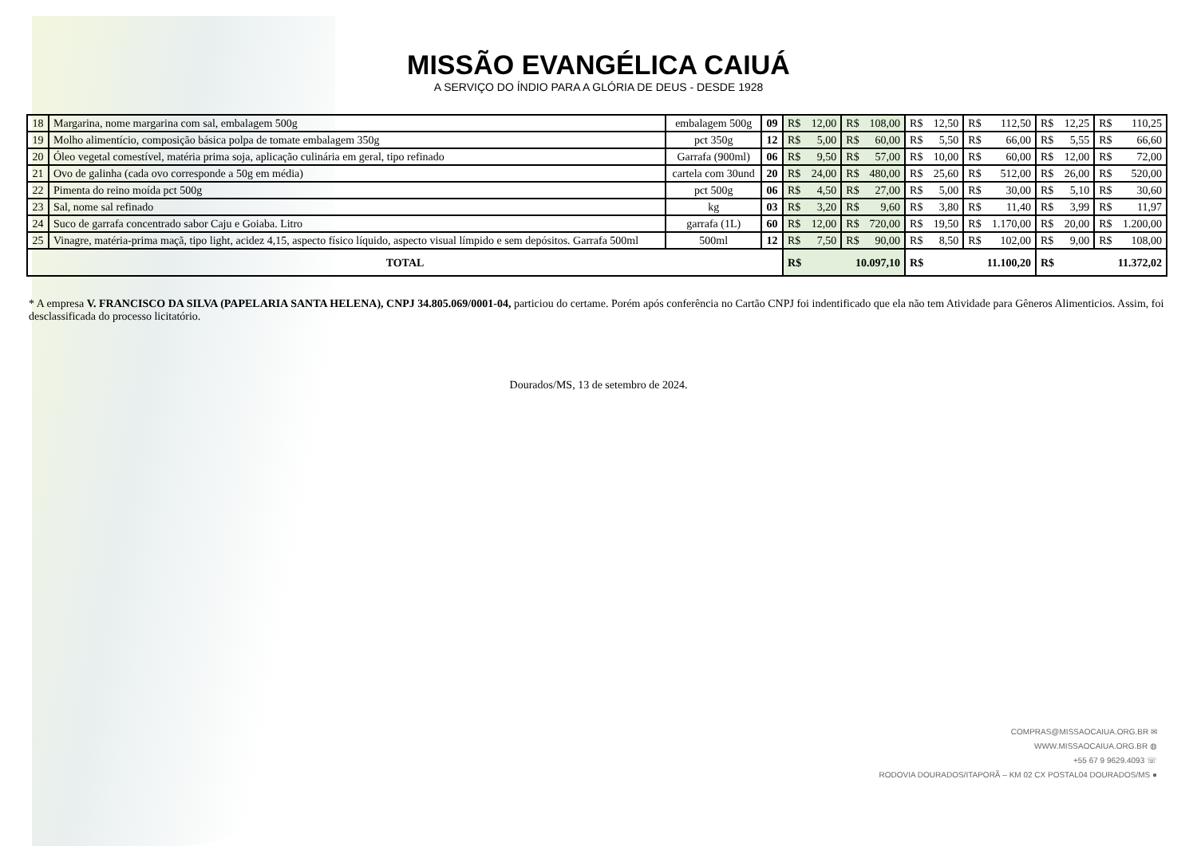MISSÃO EVANGÉLICA CAIUÁ
A SERVIÇO DO ÍNDIO PARA A GLÓRIA DE DEUS - DESDE 1928
| 18 | Margarina, nome margarina com sal, embalagem 500g | embalagem 500g | 09 | R$ | 12,00 | R$ | 108,00 | R$ | 12,50 | R$ | 112,50 | R$ | 12,25 | R$ | 110,25 |
| 19 | Molho alimentício, composição básica polpa de tomate embalagem 350g | pct 350g | 12 | R$ | 5,00 | R$ | 60,00 | R$ | 5,50 | R$ | 66,00 | R$ | 5,55 | R$ | 66,60 |
| 20 | Óleo vegetal comestível, matéria prima soja, aplicação culinária em geral, tipo refinado | Garrafa (900ml) | 06 | R$ | 9,50 | R$ | 57,00 | R$ | 10,00 | R$ | 60,00 | R$ | 12,00 | R$ | 72,00 |
| 21 | Ovo de galinha (cada ovo corresponde a 50g em média) | cartela com 30und | 20 | R$ | 24,00 | R$ | 480,00 | R$ | 25,60 | R$ | 512,00 | R$ | 26,00 | R$ | 520,00 |
| 22 | Pimenta do reino moída pct 500g | pct 500g | 06 | R$ | 4,50 | R$ | 27,00 | R$ | 5,00 | R$ | 30,00 | R$ | 5,10 | R$ | 30,60 |
| 23 | Sal, nome sal refinado | kg | 03 | R$ | 3,20 | R$ | 9,60 | R$ | 3,80 | R$ | 11,40 | R$ | 3,99 | R$ | 11,97 |
| 24 | Suco de garrafa concentrado sabor Caju e Goiaba. Litro | garrafa (1L) | 60 | R$ | 12,00 | R$ | 720,00 | R$ | 19,50 | R$ | 1.170,00 | R$ | 20,00 | R$ | 1.200,00 |
| 25 | Vinagre, matéria-prima maçã, tipo light, acidez 4,15, aspecto físico líquido, aspecto visual límpido e sem depósitos. Garrafa 500ml | 500ml | 12 | R$ | 7,50 | R$ | 90,00 | R$ | 8,50 | R$ | 102,00 | R$ | 9,00 | R$ | 108,00 |
| TOTAL | | | | R$ | 10.097,10 | | | R$ | 11.100,20 | | | R$ | 11.372,02 | | |
* A empresa V. FRANCISCO DA SILVA (PAPELARIA SANTA HELENA), CNPJ 34.805.069/0001-04, particiou do certame. Porém após conferência no Cartão CNPJ foi indentificado que ela não tem Atividade para Gêneros Alimenticios. Assim, foi desclassificada do processo licitatório.
Dourados/MS, 13 de setembro de 2024.
COMPRAS@MISSAOCAIUA.ORG.BR ✉
WWW.MISSAOCAIUA.ORG.BR ◍
+55 67 9 9629.4093 ☏
RODOVIA DOURADOS/ITAPORÃ – KM 02 CX POSTAL04 DOURADOS/MS ●